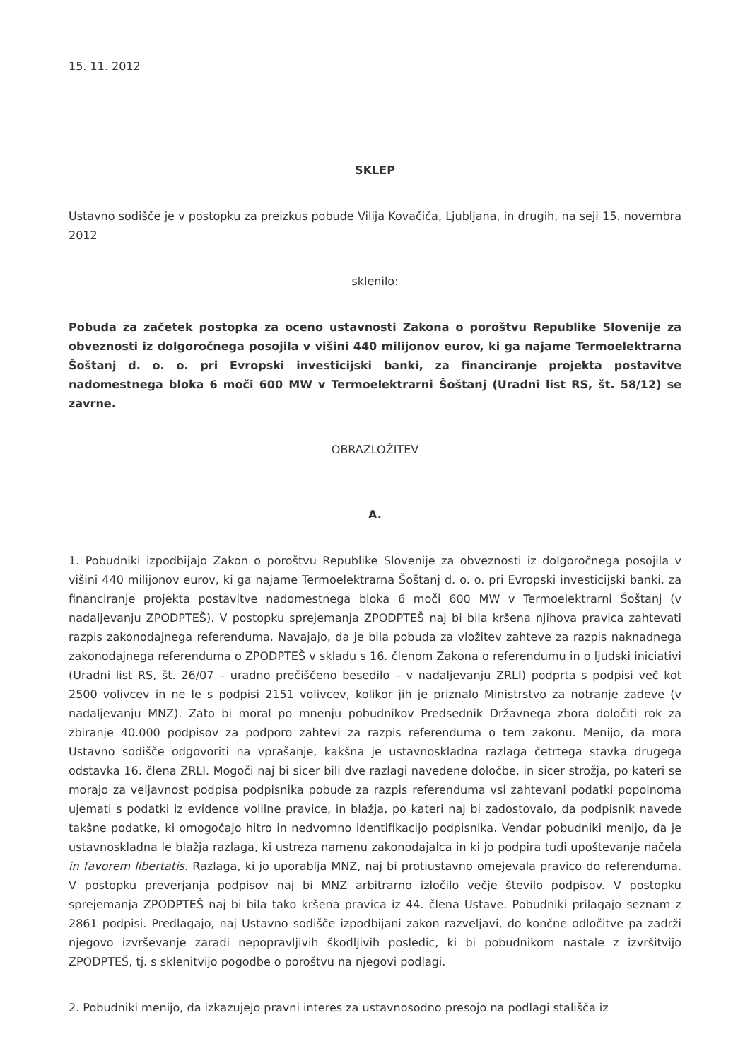15. 11. 2012
SKLEP
Ustavno sodišče je v postopku za preizkus pobude Vilija Kovačiča, Ljubljana, in drugih, na seji 15. novembra 2012
sklenilo:
Pobuda za začetek postopka za oceno ustavnosti Zakona o poroštvu Republike Slovenije za obveznosti iz dolgoročnega posojila v višini 440 milijonov eurov, ki ga najame Termoelektrarna Šoštanj d. o. o. pri Evropski investicijski banki, za financiranje projekta postavitve nadomestnega bloka 6 moči 600 MW v Termoelektrarni Šoštanj (Uradni list RS, št. 58/12) se zavrne.
OBRAZLOŽITEV
A.
1. Pobudniki izpodbijajo Zakon o poroštvu Republike Slovenije za obveznosti iz dolgoročnega posojila v višini 440 milijonov eurov, ki ga najame Termoelektrarna Šoštanj d. o. o. pri Evropski investicijski banki, za financiranje projekta postavitve nadomestnega bloka 6 moči 600 MW v Termoelektrarni Šoštanj (v nadaljevanju ZPODPTEŠ). V postopku sprejemanja ZPODPTEŠ naj bi bila kršena njihova pravica zahtevati razpis zakonodajnega referenduma. Navajajo, da je bila pobuda za vložitev zahteve za razpis naknadnega zakonodajnega referenduma o ZPODPTEŠ v skladu s 16. členom Zakona o referendumu in o ljudski iniciativi (Uradni list RS, št. 26/07 – uradno prečiščeno besedilo – v nadaljevanju ZRLI) podprta s podpisi več kot 2500 volivcev in ne le s podpisi 2151 volivcev, kolikor jih je priznalo Ministrstvo za notranje zadeve (v nadaljevanju MNZ). Zato bi moral po mnenju pobudnikov Predsednik Državnega zbora določiti rok za zbiranje 40.000 podpisov za podporo zahtevi za razpis referenduma o tem zakonu. Menijo, da mora Ustavno sodišče odgovoriti na vprašanje, kakšna je ustavnoskladna razlaga četrtega stavka drugega odstavka 16. člena ZRLI. Mogoči naj bi sicer bili dve razlagi navedene določbe, in sicer strožja, po kateri se morajo za veljavnost podpisa podpisnika pobude za razpis referenduma vsi zahtevani podatki popolnoma ujemati s podatki iz evidence volilne pravice, in blažja, po kateri naj bi zadostovalo, da podpisnik navede takšne podatke, ki omogočajo hitro in nedvomno identifikacijo podpisnika. Vendar pobudniki menijo, da je ustavnoskladna le blažja razlaga, ki ustreza namenu zakonodajalca in ki jo podpira tudi upoštevanje načela in favorem libertatis. Razlaga, ki jo uporablja MNZ, naj bi protiustavno omejevala pravico do referenduma. V postopku preverjanja podpisov naj bi MNZ arbitrarno izločilo večje število podpisov. V postopku sprejemanja ZPODPTEŠ naj bi bila tako kršena pravica iz 44. člena Ustave. Pobudniki prilagajo seznam z 2861 podpisi. Predlagajo, naj Ustavno sodišče izpodbijani zakon razveljavi, do končne odločitve pa zadrži njegovo izvrševanje zaradi nepopravljivih škodljivih posledic, ki bi pobudnikom nastale z izvršitvijo ZPODPTEŠ, tj. s sklenitvijo pogodbe o poroštvu na njegovi podlagi.
2. Pobudniki menijo, da izkazujejo pravni interes za ustavnosodno presojo na podlagi stališča iz